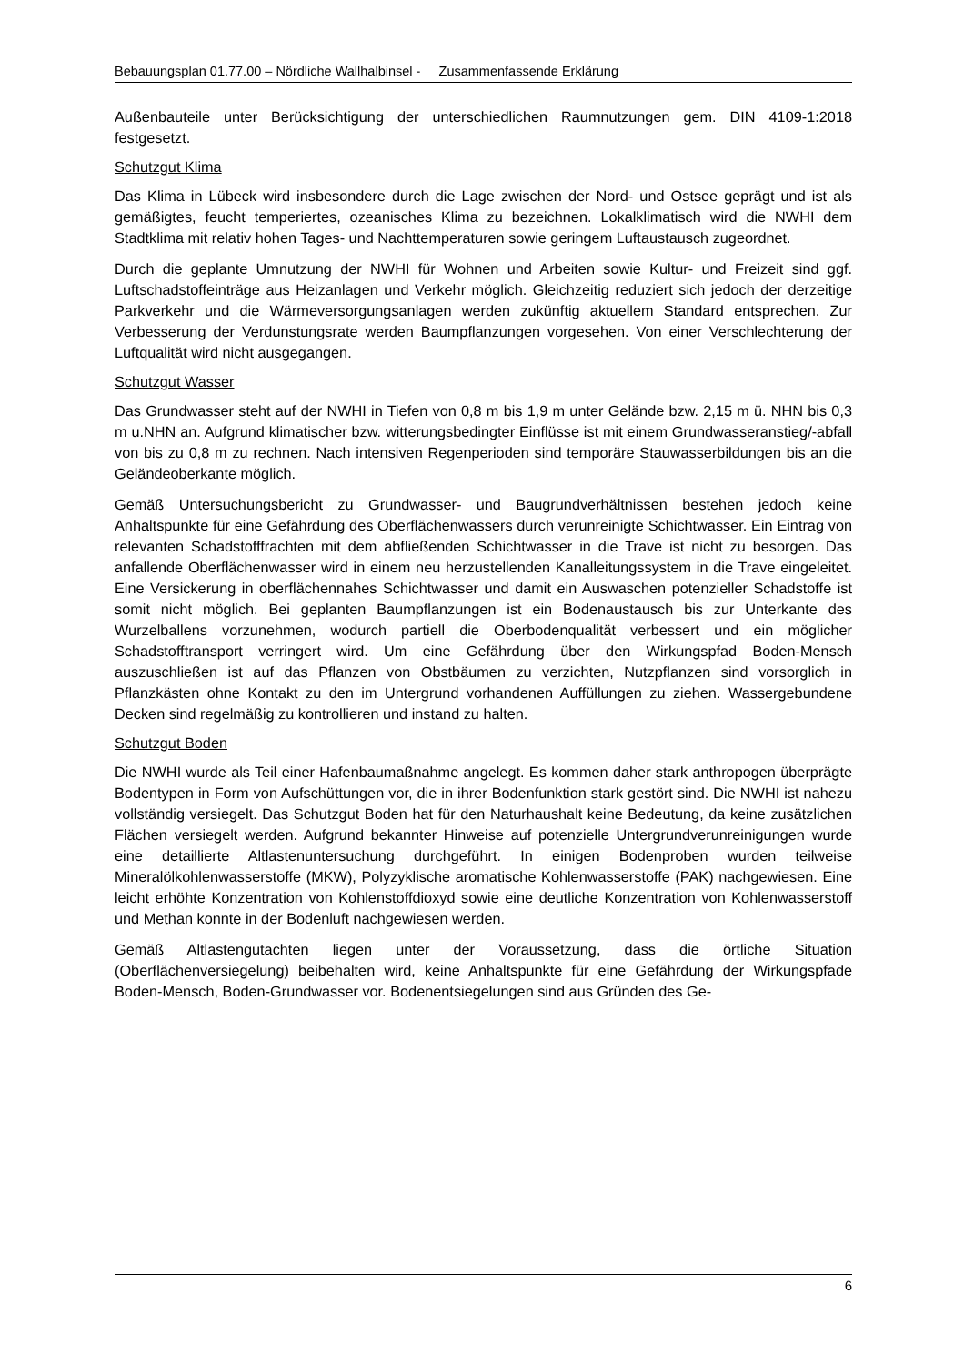Bebauungsplan 01.77.00 – Nördliche Wallhalbinsel - Zusammenfassende Erklärung
Außenbauteile unter Berücksichtigung der unterschiedlichen Raumnutzungen gem. DIN 4109-1:2018 festgesetzt.
Schutzgut Klima
Das Klima in Lübeck wird insbesondere durch die Lage zwischen der Nord- und Ostsee geprägt und ist als gemäßigtes, feucht temperiertes, ozeanisches Klima zu bezeichnen. Lokalklimatisch wird die NWHI dem Stadtklima mit relativ hohen Tages- und Nachttemperaturen sowie geringem Luftaustausch zugeordnet.
Durch die geplante Umnutzung der NWHI für Wohnen und Arbeiten sowie Kultur- und Freizeit sind ggf. Luftschadstoffeinträge aus Heizanlagen und Verkehr möglich. Gleichzeitig reduziert sich jedoch der derzeitige Parkverkehr und die Wärmeversorgungsanlagen werden zukünftig aktuellem Standard entsprechen. Zur Verbesserung der Verdunstungsrate werden Baumpflanzungen vorgesehen. Von einer Verschlechterung der Luftqualität wird nicht ausgegangen.
Schutzgut Wasser
Das Grundwasser steht auf der NWHI in Tiefen von 0,8 m bis 1,9 m unter Gelände bzw. 2,15 m ü. NHN bis 0,3 m u.NHN an. Aufgrund klimatischer bzw. witterungsbedingter Einflüsse ist mit einem Grundwasseranstieg/-abfall von bis zu 0,8 m zu rechnen. Nach intensiven Regenperioden sind temporäre Stauwasserbildungen bis an die Geländeoberkante möglich.
Gemäß Untersuchungsbericht zu Grundwasser- und Baugrundverhältnissen bestehen jedoch keine Anhaltspunkte für eine Gefährdung des Oberflächenwassers durch verunreinigte Schichtwasser. Ein Eintrag von relevanten Schadstofffrachten mit dem abfließenden Schichtwasser in die Trave ist nicht zu besorgen. Das anfallende Oberflächenwasser wird in einem neu herzustellenden Kanalleitungssystem in die Trave eingeleitet. Eine Versickerung in oberflächennahes Schichtwasser und damit ein Auswaschen potenzieller Schadstoffe ist somit nicht möglich. Bei geplanten Baumpflanzungen ist ein Bodenaustausch bis zur Unterkante des Wurzelballens vorzunehmen, wodurch partiell die Oberbodenqualität verbessert und ein möglicher Schadstofftransport verringert wird. Um eine Gefährdung über den Wirkungspfad Boden-Mensch auszuschließen ist auf das Pflanzen von Obstbäumen zu verzichten, Nutzpflanzen sind vorsorglich in Pflanzkästen ohne Kontakt zu den im Untergrund vorhandenen Auffüllungen zu ziehen. Wassergebundene Decken sind regelmäßig zu kontrollieren und instand zu halten.
Schutzgut Boden
Die NWHI wurde als Teil einer Hafenbaumaßnahme angelegt. Es kommen daher stark anthropogen überprägte Bodentypen in Form von Aufschüttungen vor, die in ihrer Bodenfunktion stark gestört sind. Die NWHI ist nahezu vollständig versiegelt. Das Schutzgut Boden hat für den Naturhaushalt keine Bedeutung, da keine zusätzlichen Flächen versiegelt werden. Aufgrund bekannter Hinweise auf potenzielle Untergrundverunreinigungen wurde eine detaillierte Altlastenuntersuchung durchgeführt. In einigen Bodenproben wurden teilweise Mineralölkohlenwasserstoffe (MKW), Polyzyklische aromatische Kohlenwasserstoffe (PAK) nachgewiesen. Eine leicht erhöhte Konzentration von Kohlenstoffdioxyd sowie eine deutliche Konzentration von Kohlenwasserstoff und Methan konnte in der Bodenluft nachgewiesen werden.
Gemäß Altlastengutachten liegen unter der Voraussetzung, dass die örtliche Situation (Oberflächenversiegelung) beibehalten wird, keine Anhaltspunkte für eine Gefährdung der Wirkungspfade Boden-Mensch, Boden-Grundwasser vor. Bodenentsiegelungen sind aus Gründen des Ge-
6